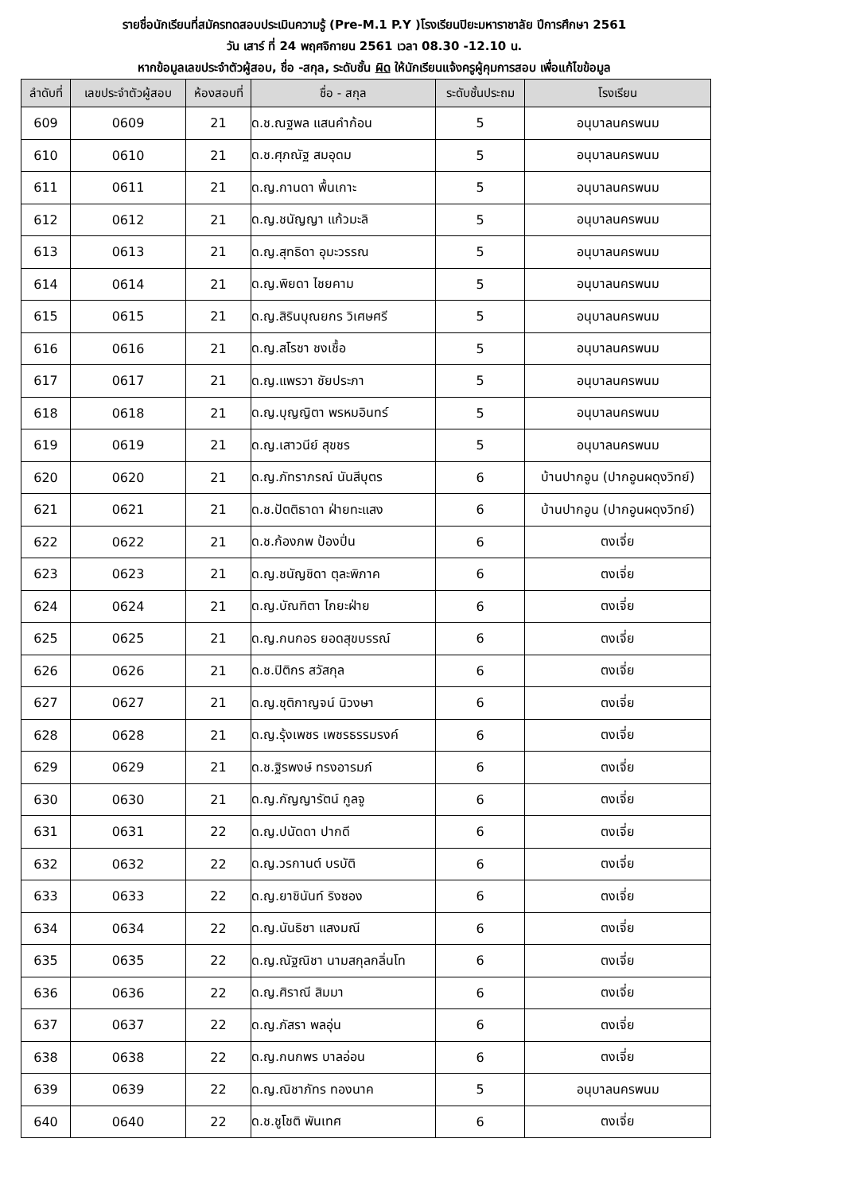รายชื่อนักเรียนที่สมัครทดสอบประเมินความรู้ (Pre-M.1 P.Y )โรงเรียนปิยะมหาราชาลัย ปีการศึกษา 2561
วัน เสาร์ ที่ 24 พฤศจิกายน 2561 เวลา 08.30 -12.10 น.
หากข้อมูลเลขประจำตัวผู้สอบ, ชื่อ -สกุล, ระดับชั้น ผิด ให้นักเรียนแจ้งครูผู้คุมการสอบ เพื่อแก้ไขข้อมูล
| ลำดับที่ | เลขประจำตัวผู้สอบ | ห้องสอบที่ | ชื่อ - สกุล | ระดับชั้นประถม | โรงเรียน |
| --- | --- | --- | --- | --- | --- |
| 609 | 0609 | 21 | ด.ช.ณฐพล แสนคำก้อน | 5 | อนุบาลนครพนม |
| 610 | 0610 | 21 | ด.ช.ศุภณัฐ สมอุดม | 5 | อนุบาลนครพนม |
| 611 | 0611 | 21 | ด.ญ.กานดา พื้นเกาะ | 5 | อนุบาลนครพนม |
| 612 | 0612 | 21 | ด.ญ.ชนัญญา แก้วมะลิ | 5 | อนุบาลนครพนม |
| 613 | 0613 | 21 | ด.ญ.สุทธิดา อุมะวรรณ | 5 | อนุบาลนครพนม |
| 614 | 0614 | 21 | ด.ญ.พิยดา ไชยคาม | 5 | อนุบาลนครพนม |
| 615 | 0615 | 21 | ด.ญ.สิรินบุณยกร วิเศษศรี | 5 | อนุบาลนครพนม |
| 616 | 0616 | 21 | ด.ญ.สโรชา ชงเชื้อ | 5 | อนุบาลนครพนม |
| 617 | 0617 | 21 | ด.ญ.แพรวา ชัยประภา | 5 | อนุบาลนครพนม |
| 618 | 0618 | 21 | ด.ญ.บุญญิตา พรหมอินทร์ | 5 | อนุบาลนครพนม |
| 619 | 0619 | 21 | ด.ญ.เสาวนีย์ สุขชร | 5 | อนุบาลนครพนม |
| 620 | 0620 | 21 | ด.ญ.ภัทราภรณ์ นันสีบุตร | 6 | บ้านปากอูน (ปากอูนผดุงวิทย์) |
| 621 | 0621 | 21 | ด.ช.ปัตติธาดา ฝ่ายทะแสง | 6 | บ้านปากอูน (ปากอูนผดุงวิทย์) |
| 622 | 0622 | 21 | ด.ช.ก้องภพ ป้องปิ่น | 6 | ตงเจี่ย |
| 623 | 0623 | 21 | ด.ญ.ชนัญชิดา ตุละพิภาค | 6 | ตงเจี่ย |
| 624 | 0624 | 21 | ด.ญ.บัณฑิตา ไกยะฝ่าย | 6 | ตงเจี่ย |
| 625 | 0625 | 21 | ด.ญ.กนกอร ยอดสุขบรรณ์ | 6 | ตงเจี่ย |
| 626 | 0626 | 21 | ด.ช.ปิติกร สวัสกุล | 6 | ตงเจี่ย |
| 627 | 0627 | 21 | ด.ญ.ชุติกาญจน์ นิวงษา | 6 | ตงเจี่ย |
| 628 | 0628 | 21 | ด.ญ.รุ้งเพชร เพชรธรรมรงค์ | 6 | ตงเจี่ย |
| 629 | 0629 | 21 | ด.ช.ฐิรพงษ์ ทรงอารมภ์ | 6 | ตงเจี่ย |
| 630 | 0630 | 21 | ด.ญ.กัญญารัตน์ กูลจู | 6 | ตงเจี่ย |
| 631 | 0631 | 22 | ด.ญ.ปนัดดา ปากดี | 6 | ตงเจี่ย |
| 632 | 0632 | 22 | ด.ญ.วรกานต์ บรบัติ | 6 | ตงเจี่ย |
| 633 | 0633 | 22 | ด.ญ.ยาชินันท์ ริงซอง | 6 | ตงเจี่ย |
| 634 | 0634 | 22 | ด.ญ.นันธิชา แสงมณี | 6 | ตงเจี่ย |
| 635 | 0635 | 22 | ด.ญ.ณัฐณิชา นามสกุลกลิ่นโท | 6 | ตงเจี่ย |
| 636 | 0636 | 22 | ด.ญ.ศิราณี สิมมา | 6 | ตงเจี่ย |
| 637 | 0637 | 22 | ด.ญ.ภัสรา พลอุ่น | 6 | ตงเจี่ย |
| 638 | 0638 | 22 | ด.ญ.กนกพร บาลอ่อน | 6 | ตงเจี่ย |
| 639 | 0639 | 22 | ด.ญ.ณิชาภัทร ทองนาค | 5 | อนุบาลนครพนม |
| 640 | 0640 | 22 | ด.ช.ชูโชติ พันเทศ | 6 | ตงเจี่ย |